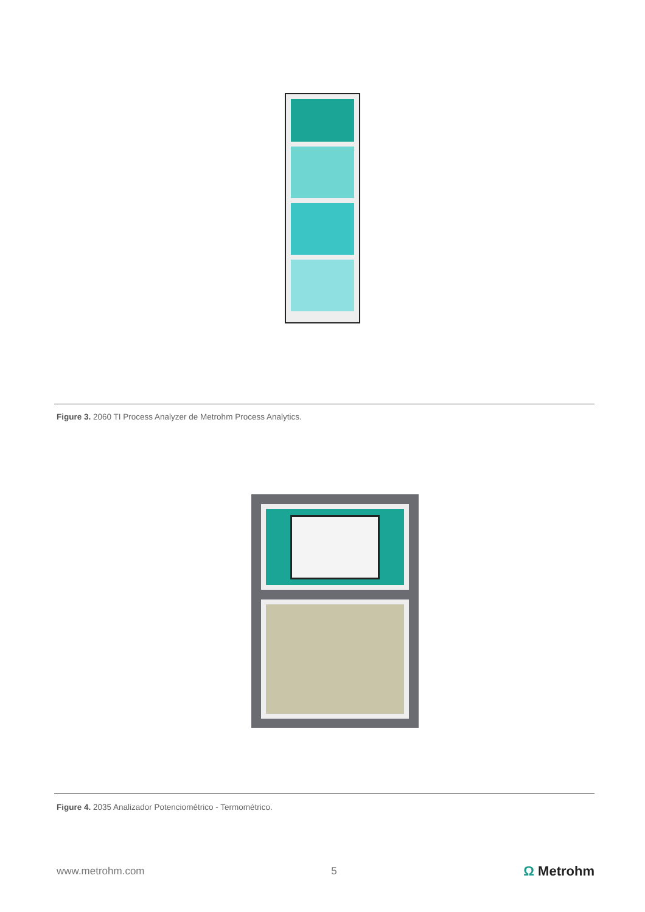Figure 3. 2060 TI Process Analyzer de Metrohm Process Analytics.
Figure 4. 2035 Analizador Potenciométrico - Termométrico.
www.metrohm.com 5 Ω Metrohm